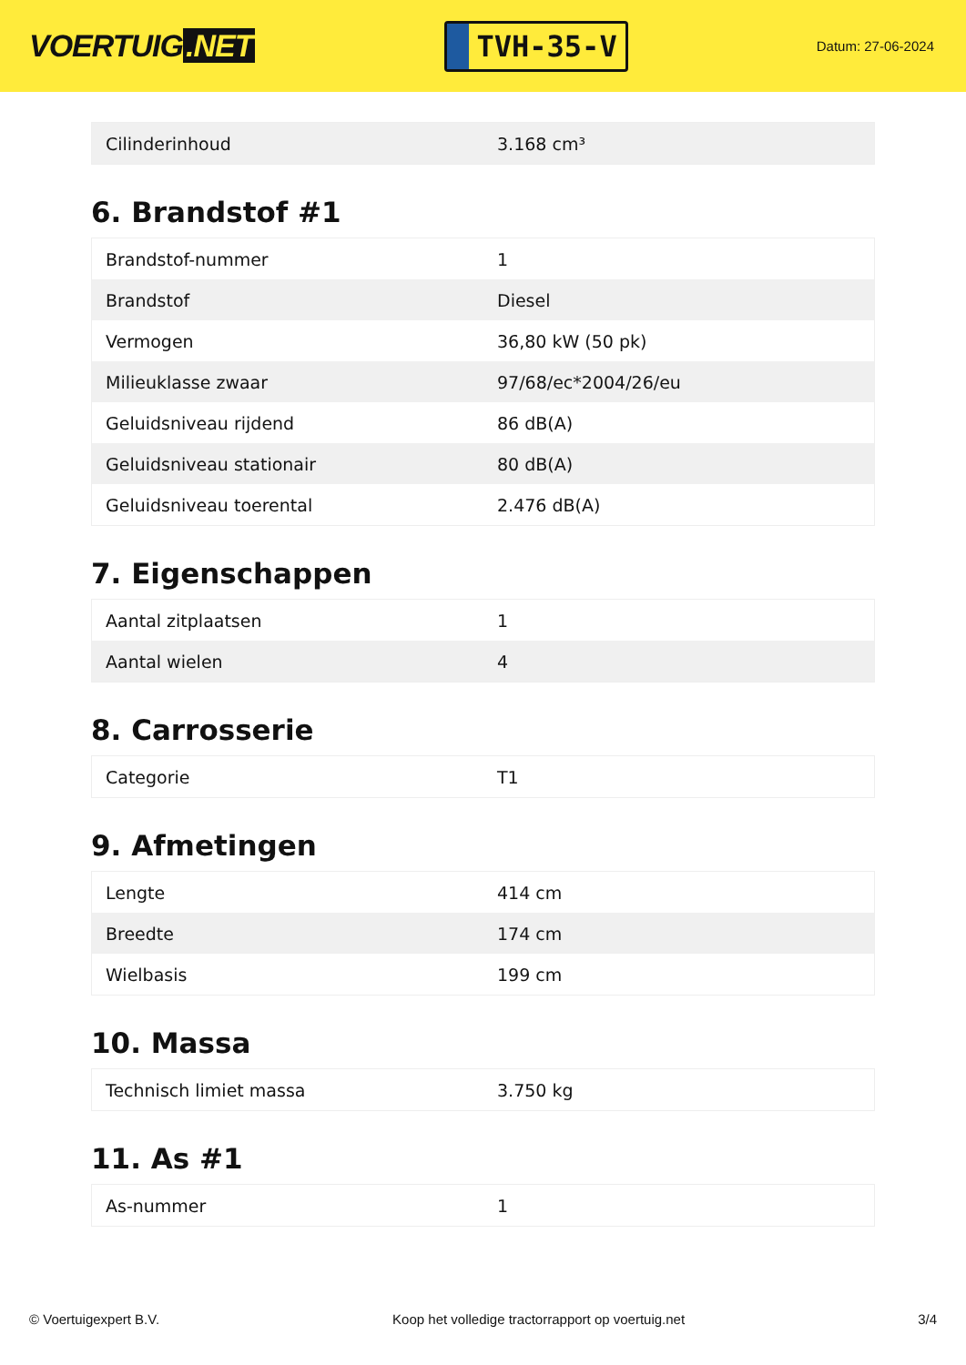VOERTUIG.NET
TVH-35-V
Datum: 27-06-2024
| Cilinderinhoud | 3.168 cm³ |
6. Brandstof #1
| Brandstof-nummer | 1 |
| Brandstof | Diesel |
| Vermogen | 36,80 kW (50 pk) |
| Milieuklasse zwaar | 97/68/ec*2004/26/eu |
| Geluidsniveau rijdend | 86 dB(A) |
| Geluidsniveau stationair | 80 dB(A) |
| Geluidsniveau toerental | 2.476 dB(A) |
7. Eigenschappen
| Aantal zitplaatsen | 1 |
| Aantal wielen | 4 |
8. Carrosserie
| Categorie | T1 |
9. Afmetingen
| Lengte | 414 cm |
| Breedte | 174 cm |
| Wielbasis | 199 cm |
10. Massa
| Technisch limiet massa | 3.750 kg |
11. As #1
| As-nummer | 1 |
© Voertuigexpert B.V. Koop het volledige tractorrapport op voertuig.net 3/4